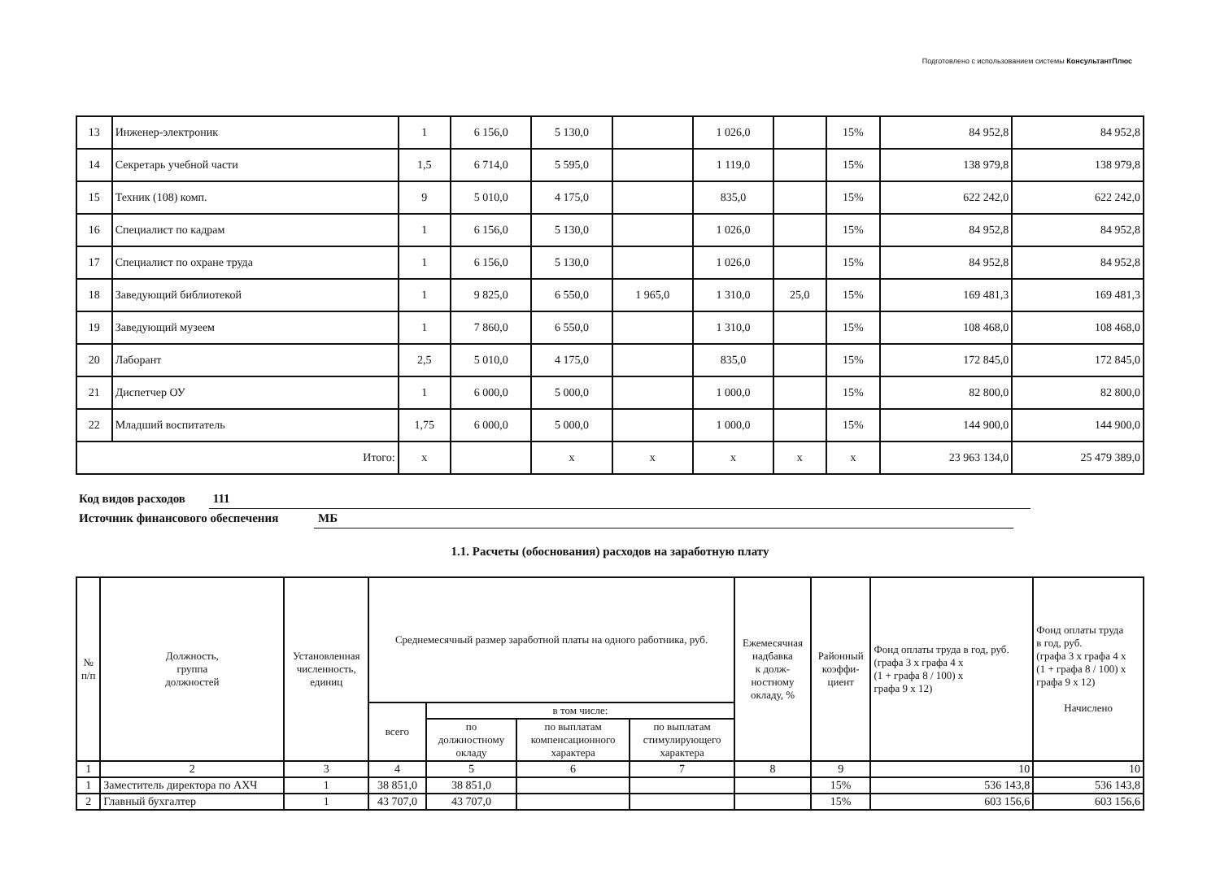Подготовлено с использованием системы КонсультантПлюс
| 13 | Инженер-электроник | 1 | 6 156,0 | 5 130,0 | | 1 026,0 | | 15% | 84 952,8 | 84 952,8 |
| 14 | Секретарь учебной части | 1,5 | 6 714,0 | 5 595,0 | | 1 119,0 | | 15% | 138 979,8 | 138 979,8 |
| 15 | Техник (108) комп. | 9 | 5 010,0 | 4 175,0 | | 835,0 | | 15% | 622 242,0 | 622 242,0 |
| 16 | Специалист по кадрам | 1 | 6 156,0 | 5 130,0 | | 1 026,0 | | 15% | 84 952,8 | 84 952,8 |
| 17 | Специалист по охране труда | 1 | 6 156,0 | 5 130,0 | | 1 026,0 | | 15% | 84 952,8 | 84 952,8 |
| 18 | Заведующий библиотекой | 1 | 9 825,0 | 6 550,0 | 1 965,0 | 1 310,0 | 25,0 | 15% | 169 481,3 | 169 481,3 |
| 19 | Заведующий музеем | 1 | 7 860,0 | 6 550,0 | | 1 310,0 | | 15% | 108 468,0 | 108 468,0 |
| 20 | Лаборант | 2,5 | 5 010,0 | 4 175,0 | | 835,0 | | 15% | 172 845,0 | 172 845,0 |
| 21 | Диспетчер ОУ | 1 | 6 000,0 | 5 000,0 | | 1 000,0 | | 15% | 82 800,0 | 82 800,0 |
| 22 | Младший воспитатель | 1,75 | 6 000,0 | 5 000,0 | | 1 000,0 | | 15% | 144 900,0 | 144 900,0 |
| Итого: | | x | | x | x | x | x | x | 23 963 134,0 | 25 479 389,0 |
Код видов расходов 111
Источник финансового обеспечения МБ
1.1. Расчеты (обоснования) расходов на заработную плату
| № п/п | Должность, группа должностей | Установленная численность, единиц | Среднемесячный размер заработной платы на одного работника, руб. | | | | Ежемесячная надбавка к долж- ностному окладу, % | Районный коэффи- циент | Фонд оплаты труда в год, руб. (графа 3 x графа 4 x (1 + графа 8 / 100) x графа 9 x 12) | Фонд оплаты труда в год, руб. (графа 3 x графа 4 x (1 + графа 8 / 100) x графа 9 x 12) Начислено |
| --- | --- | --- | --- | --- | --- | --- | --- | --- | --- | --- |
| | | | всего | в том числе: | | | | | | |
| | | | | по должностному окладу | по выплатам компенсационного характера | по выплатам стимулирующего характера | | | | |
| 1 | 2 | 3 | 4 | 5 | 6 | 7 | 8 | 9 | 10 | 10 |
| 1 | Заместитель директора по АХЧ | 1 | 38 851,0 | 38 851,0 | | | | 15% | 536 143,8 | 536 143,8 |
| 2 | Главный бухгалтер | 1 | 43 707,0 | 43 707,0 | | | | 15% | 603 156,6 | 603 156,6 |